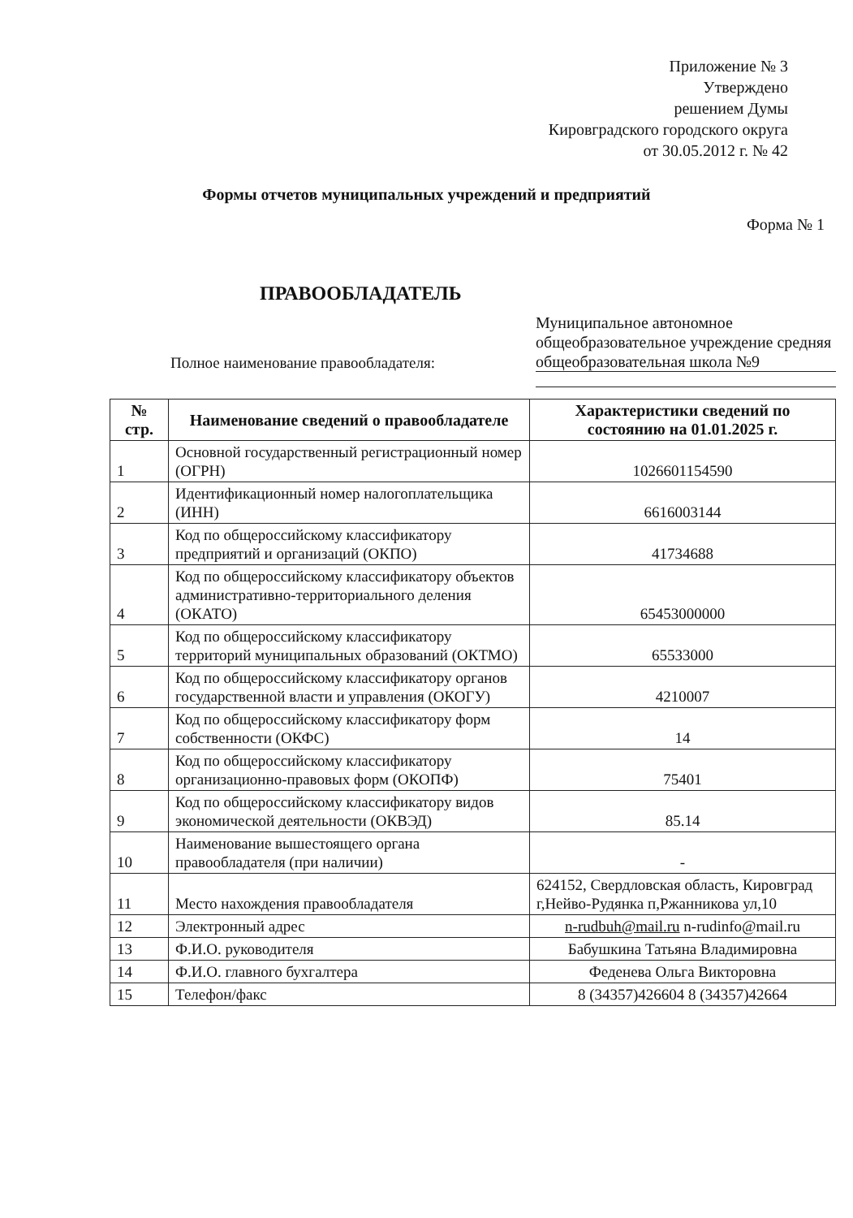Приложение № 3
Утверждено
решением Думы
Кировградского городского округа
от 30.05.2012 г. № 42
Формы отчетов муниципальных учреждений и предприятий
Форма № 1
ПРАВООБЛАДАТЕЛЬ
Полное наименование правообладателя:
Муниципальное автономное общеобразовательное учреждение средняя общеобразовательная школа №9
| № стр. | Наименование сведений о правообладателе | Характеристики сведений по состоянию на 01.01.2025 г. |
| --- | --- | --- |
| 1 | Основной государственный регистрационный номер (ОГРН) | 1026601154590 |
| 2 | Идентификационный номер налогоплательщика (ИНН) | 6616003144 |
| 3 | Код по общероссийскому классификатору предприятий и организаций (ОКПО) | 41734688 |
| 4 | Код по общероссийскому классификатору объектов административно-территориального деления (ОКАТО) | 65453000000 |
| 5 | Код по общероссийскому классификатору территорий муниципальных образований (ОКТМО) | 65533000 |
| 6 | Код по общероссийскому классификатору органов государственной власти и управления (ОКОГУ) | 4210007 |
| 7 | Код по общероссийскому классификатору форм собственности (ОКФС) | 14 |
| 8 | Код по общероссийскому классификатору организационно-правовых форм (ОКОПФ) | 75401 |
| 9 | Код по общероссийскому классификатору видов экономической деятельности (ОКВЭД) | 85.14 |
| 10 | Наименование вышестоящего органа правообладателя (при наличии) | - |
| 11 | Место нахождения правообладателя | 624152, Свердловская область, Кировград г,Нейво-Рудянка п,Ржанникова ул,10 |
| 12 | Электронный адрес | n-rudbuh@mail.ru n-rudinfo@mail.ru |
| 13 | Ф.И.О. руководителя | Бабушкина Татьяна Владимировна |
| 14 | Ф.И.О. главного бухгалтера | Феденева Ольга Викторовна |
| 15 | Телефон/факс | 8 (34357)426604 8 (34357)42664 |